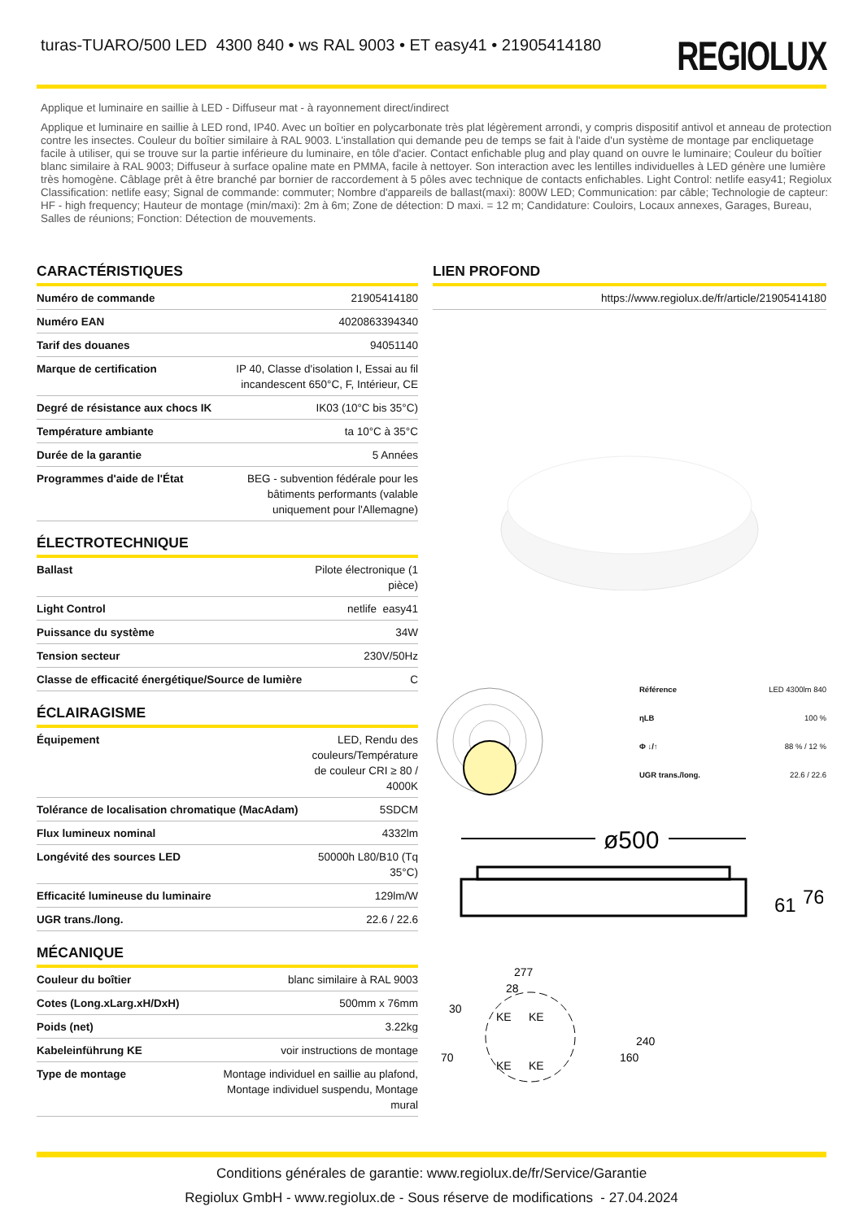turas-TUARO/500 LED 4300 840 • ws RAL 9003 • ET easy41 • 21905414180
REGIOLUX
Applique et luminaire en saillie à LED - Diffuseur mat - à rayonnement direct/indirect
Applique et luminaire en saillie à LED rond, IP40. Avec un boîtier en polycarbonate très plat légèrement arrondi, y compris dispositif antivol et anneau de protection contre les insectes. Couleur du boîtier similaire à RAL 9003. L'installation qui demande peu de temps se fait à l'aide d'un système de montage par encliquetage facile à utiliser, qui se trouve sur la partie inférieure du luminaire, en tôle d'acier. Contact enfichable plug and play quand on ouvre le luminaire; Couleur du boîtier blanc similaire à RAL 9003; Diffuseur à surface opaline mate en PMMA, facile à nettoyer. Son interaction avec les lentilles individuelles à LED génère une lumière très homogène. Câblage prêt à être branché par bornier de raccordement à 5 pôles avec technique de contacts enfichables. Light Control: netlife easy41; Regiolux Classification: netlife easy; Signal de commande: commuter; Nombre d'appareils de ballast(maxi): 800W LED; Communication: par câble; Technologie de capteur: HF - high frequency; Hauteur de montage (min/maxi): 2m à 6m; Zone de détection: D maxi. = 12 m; Candidature: Couloirs, Locaux annexes, Garages, Bureau, Salles de réunions; Fonction: Détection de mouvements.
CARACTÉRISTIQUES
| Numéro de commande | 21905414180 |
| Numéro EAN | 4020863394340 |
| Tarif des douanes | 94051140 |
| Marque de certification | IP 40, Classe d'isolation I, Essai au fil incandescent 650°C, F, Intérieur, CE |
| Degré de résistance aux chocs IK | IK03 (10°C bis 35°C) |
| Température ambiante | ta 10°C à 35°C |
| Durée de la garantie | 5 Années |
| Programmes d'aide de l'État | BEG - subvention fédérale pour les bâtiments performants (valable uniquement pour l'Allemagne) |
ÉLECTROTECHNIQUE
| Ballast | Pilote électronique (1 pièce) |
| Light Control | netlife easy41 |
| Puissance du système | 34W |
| Tension secteur | 230V/50Hz |
| Classe de efficacité énergétique/Source de lumière | C |
ÉCLAIRAGISME
| Équipement | LED, Rendu des couleurs/Température de couleur CRI ≥ 80 / 4000K |
| Tolérance de localisation chromatique (MacAdam) | 5SDCM |
| Flux lumineux nominal | 4332lm |
| Longévité des sources LED | 50000h L80/B10 (Tq 35°C) |
| Efficacité lumineuse du luminaire | 129lm/W |
| UGR trans./long. | 22.6 / 22.6 |
MÉCANIQUE
| Couleur du boîtier | blanc similaire à RAL 9003 |
| Cotes (Long.xLarg.xH/DxH) | 500mm x 76mm |
| Poids (net) | 3.22kg |
| Kabeleinführung KE | voir instructions de montage |
| Type de montage | Montage individuel en saillie au plafond, Montage individuel suspendu, Montage mural |
LIEN PROFOND
| https://www.regiolux.de/fr/article/21905414180 |
| Référence | LED 4300lm 840 |
| ηLB | 100 % |
| Φ ↓/↑ | 88 % / 12 % |
| UGR trans./long. | 22.6 / 22.6 |
ø500
61
76
277
28
30
70
160
240
KE
KE
KE
KE
Conditions générales de garantie: www.regiolux.de/fr/Service/Garantie
Regiolux GmbH - www.regiolux.de - Sous réserve de modifications - 27.04.2024